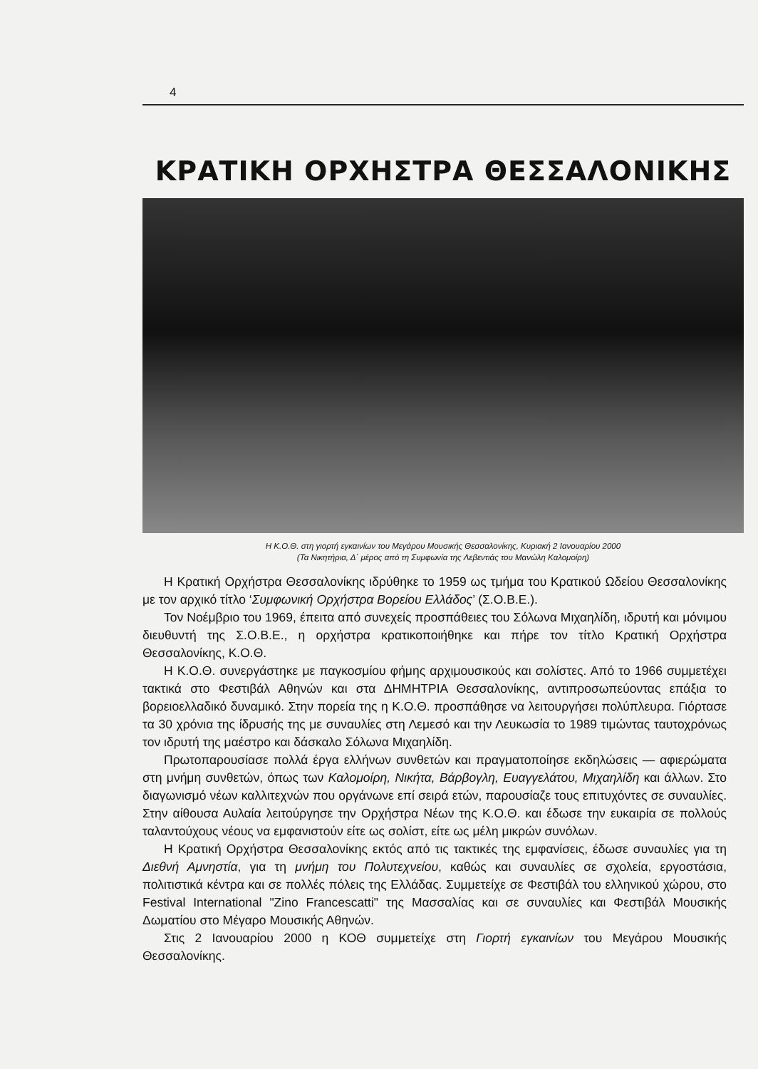4
ΚΡΑΤΙΚΗ ΟΡΧΗΣΤΡΑ ΘΕΣΣΑΛΟΝΙΚΗΣ
Η Κ.Ο.Θ. στη γιορτή εγκαινίων του Μεγάρου Μουσικής Θεσσαλονίκης, Κυριακή 2 Ιανουαρίου 2000
(Τα Νικητήρια, Δ΄ μέρος από τη Συμφωνία της Λεβεντιάς του Μανώλη Καλομοίρη)
Η Κρατική Ορχήστρα Θεσσαλονίκης ιδρύθηκε το 1959 ως τμήμα του Κρατικού Ωδείου Θεσσαλονίκης με τον αρχικό τίτλο ‘Συμφωνική Ορχήστρα Βορείου Ελλάδος’ (Σ.Ο.Β.Ε.).
Τον Νοέμβριο του 1969, έπειτα από συνεχείς προσπάθειες του Σόλωνα Μιχαηλίδη, ιδρυτή και μόνιμου διευθυντή της Σ.Ο.Β.Ε., η ορχήστρα κρατικοποιήθηκε και πήρε τον τίτλο Κρατική Ορχήστρα Θεσσαλονίκης, Κ.Ο.Θ.
Η Κ.Ο.Θ. συνεργάστηκε με παγκοσμίου φήμης αρχιμουσικούς και σολίστες. Από το 1966 συμμετέχει τακτικά στο Φεστιβάλ Αθηνών και στα ΔΗΜΗΤΡΙΑ Θεσσαλονίκης, αντιπροσωπεύοντας επάξια το βορειοελλαδικό δυναμικό. Στην πορεία της η Κ.Ο.Θ. προσπάθησε να λειτουργήσει πολύπλευρα. Γιόρτασε τα 30 χρόνια της ίδρυσής της με συναυλίες στη Λεμεσό και την Λευκωσία το 1989 τιμώντας ταυτοχρόνως τον ιδρυτή της μαέστρο και δάσκαλο Σόλωνα Μιχαηλίδη.
Πρωτοπαρουσίασε πολλά έργα ελλήνων συνθετών και πραγματοποίησε εκδηλώσεις — αφιερώματα στη μνήμη συνθετών, όπως των Καλομοίρη, Νικήτα, Βάρβογλη, Ευαγγελάτου, Μιχαηλίδη και άλλων. Στο διαγωνισμό νέων καλλιτεχνών που οργάνωνε επί σειρά ετών, παρουσίαζε τους επιτυχόντες σε συναυλίες. Στην αίθουσα Αυλαία λειτούργησε την Ορχήστρα Νέων της Κ.Ο.Θ. και έδωσε την ευκαιρία σε πολλούς ταλαντούχους νέους να εμφανιστούν είτε ως σολίστ, είτε ως μέλη μικρών συνόλων.
Η Κρατική Ορχήστρα Θεσσαλονίκης εκτός από τις τακτικές της εμφανίσεις, έδωσε συναυλίες για τη Διεθνή Αμνηστία, για τη μνήμη του Πολυτεχνείου, καθώς και συναυλίες σε σχολεία, εργοστάσια, πολιτιστικά κέντρα και σε πολλές πόλεις της Ελλάδας. Συμμετείχε σε Φεστιβάλ του ελληνικού χώρου, στο Festival International "Zino Francescatti" της Μασσαλίας και σε συναυλίες και Φεστιβάλ Μουσικής Δωματίου στο Μέγαρο Μουσικής Αθηνών.
Στις 2 Ιανουαρίου 2000 η ΚΟΘ συμμετείχε στη Γιορτή εγκαινίων του Μεγάρου Μουσικής Θεσσαλονίκης.